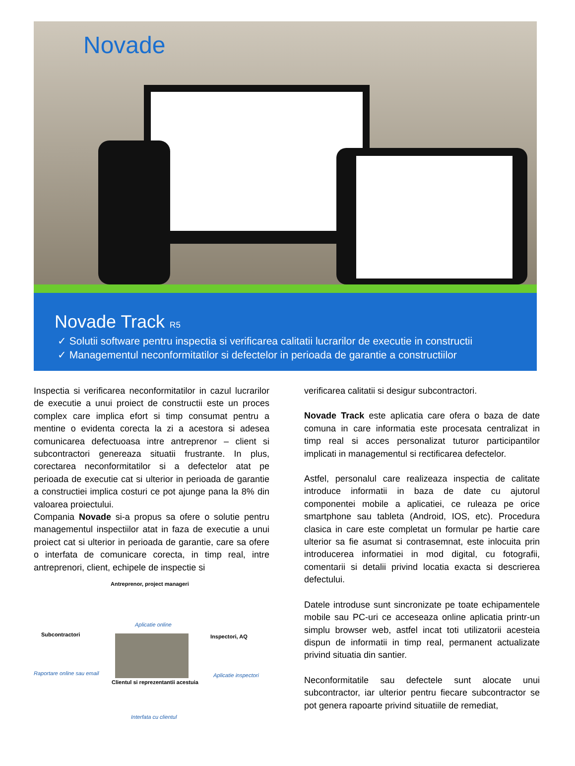Novade
Novade Track R5
✓ Solutii software pentru inspectia si verificarea calitatii lucrarilor de executie in constructii
✓ Managementul neconformitatilor si defectelor in perioada de garantie a constructiilor
Inspectia si verificarea neconformitatilor in cazul lucrarilor de executie a unui proiect de constructii este un proces complex care implica efort si timp consumat pentru a mentine o evidenta corecta la zi a acestora si adesea comunicarea defectuoasa intre antreprenor – client si subcontractori genereaza situatii frustrante. In plus, corectarea neconformitatilor si a defectelor atat pe perioada de executie cat si ulterior in perioada de garantie a constructiei implica costuri ce pot ajunge pana la 8% din valoarea proiectului.
Compania Novade si-a propus sa ofere o solutie pentru managementul inspectiilor atat in faza de executie a unui proiect cat si ulterior in perioada de garantie, care sa ofere o interfata de comunicare corecta, in timp real, intre antreprenori, client, echipele de inspectie si
Antreprenor, project manageri
Aplicatie online
Subcontractori Inspectori, AQ
Raportare online sau email Aplicatie inspectori
Clientul si reprezentantii acestuia
Interfata cu clientul
verificarea calitatii si desigur subcontractori.
Novade Track este aplicatia care ofera o baza de date comuna in care informatia este procesata centralizat in timp real si acces personalizat tuturor participantilor implicati in managementul si rectificarea defectelor.
Astfel, personalul care realizeaza inspectia de calitate introduce informatii in baza de date cu ajutorul componentei mobile a aplicatiei, ce ruleaza pe orice smartphone sau tableta (Android, IOS, etc). Procedura clasica in care este completat un formular pe hartie care ulterior sa fie asumat si contrasemnat, este inlocuita prin introducerea informatiei in mod digital, cu fotografii, comentarii si detalii privind locatia exacta si descrierea defectului.
Datele introduse sunt sincronizate pe toate echipamentele mobile sau PC-uri ce acceseaza online aplicatia printr-un simplu browser web, astfel incat toti utilizatorii acesteia dispun de informatii in timp real, permanent actualizate privind situatia din santier.
Neconformitatile sau defectele sunt alocate unui subcontractor, iar ulterior pentru fiecare subcontractor se pot genera rapoarte privind situatiile de remediat,